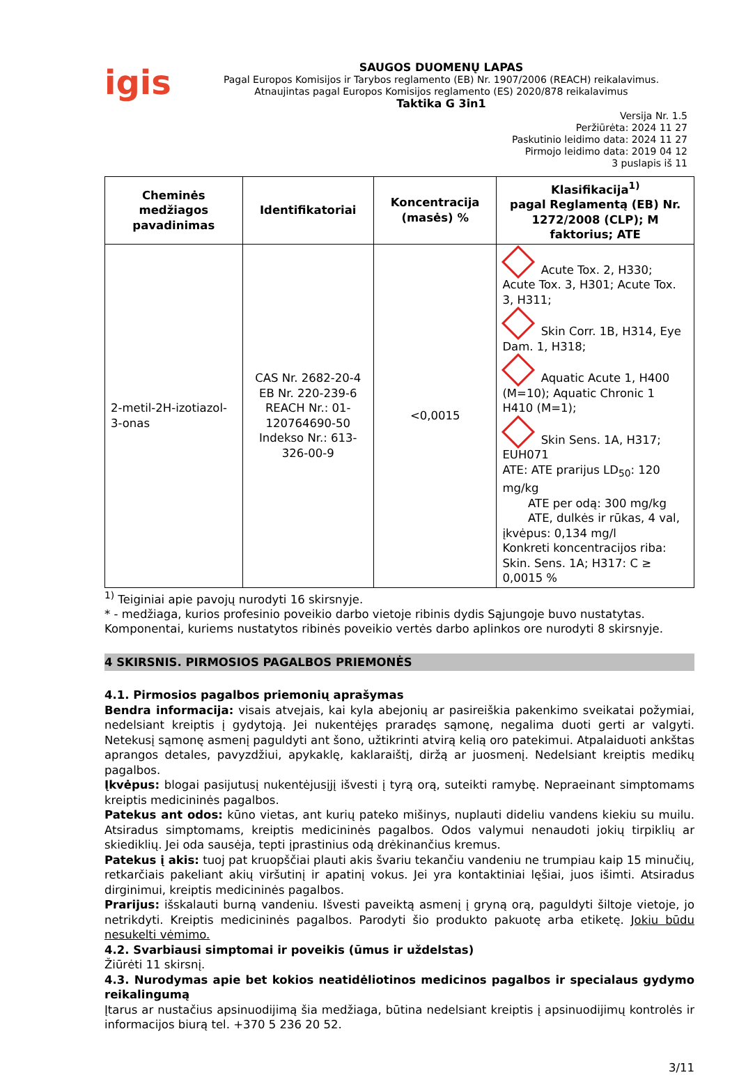igis
SAUGOS DUOMENŲ LAPAS
Pagal Europos Komisijos ir Tarybos reglamento (EB) Nr. 1907/2006 (REACH) reikalavimus.
Atnaujintas pagal Europos Komisijos reglamento (ES) 2020/878 reikalavimus
Taktika G 3in1
Versija Nr. 1.5
Peržiūrėta: 2024 11 27
Paskutinio leidimo data: 2024 11 27
Pirmojo leidimo data: 2019 04 12
3 puslapis iš 11
| Cheminės medžiagos pavadinimas | Identifikatoriai | Koncentracija (masės) % | Klasifikacija<sup>1)</sup> pagal Reglamentą (EB) Nr. 1272/2008 (CLP); M faktorius; ATE |
| --- | --- | --- | --- |
| 2-metil-2H-izotiazol-3-onas | CAS Nr. 2682-20-4 EB Nr. 220-239-6 REACH Nr.: 01-120764690-50 Indekso Nr.: 613-326-00-9 | <0,0015 | Acute Tox. 2, H330; Acute Tox. 3, H301; Acute Tox. 3, H311; Skin Corr. 1B, H314, Eye Dam. 1, H318; Aquatic Acute 1, H400 (M=10); Aquatic Chronic 1 H410 (M=1); Skin Sens. 1A, H317; EUH071 ATE: ATE prarijus LD<sub>50</sub>: 120 mg/kg ATE per odą: 300 mg/kg ATE, dulkės ir rūkas, 4 val, įkvėpus: 0,134 mg/l Konkreti koncentracijos riba: Skin. Sens. 1A; H317: C ≥ 0,0015 % |
<sup>1)</sup> Teiginiai apie pavojų nurodyti 16 skirsnyje.
* - medžiaga, kurios profesinio poveikio darbo vietoje ribinis dydis Sąjungoje buvo nustatytas.
Komponentai, kuriems nustatytos ribinės poveikio vertės darbo aplinkos ore nurodyti 8 skirsnyje.
4 SKIRSNIS. PIRMOSIOS PAGALBOS PRIEMONĖS
4.1. Pirmosios pagalbos priemonių aprašymas
Bendra informacija: visais atvejais, kai kyla abejonių ar pasireiškia pakenkimo sveikatai požymiai, nedelsiant kreiptis į gydytoją. Jei nukentėjęs praradęs sąmonę, negalima duoti gerti ar valgyti. Netekusį sąmonę asmenį paguldyti ant šono, užtikrinti atvirą kelią oro patekimui. Atpalaiduoti ankštas aprangos detales, pavyzdžiui, apykaklę, kaklaraištį, diržą ar juosmenį. Nedelsiant kreiptis medikų pagalbos.
Įkvėpus: blogai pasijutusį nukentėjusįjį išvesti į tyrą orą, suteikti ramybę. Nepraeinant simptomams kreiptis medicininės pagalbos.
Patekus ant odos: kūno vietas, ant kurių pateko mišinys, nuplauti dideliu vandens kiekiu su muilu. Atsiradus simptomams, kreiptis medicininės pagalbos. Odos valymui nenaudoti jokių tirpiklių ar skiediklių. Jei oda sausėja, tepti įprastinius odą drėkinančius kremus.
Patekus į akis: tuoj pat kruopščiai plauti akis švariu tekančiu vandeniu ne trumpiau kaip 15 minučių, retkarčiais pakeliant akių viršutinį ir apatinį vokus. Jei yra kontaktiniai lęšiai, juos išimti. Atsiradus dirginimui, kreiptis medicininės pagalbos.
Prarijus: išskalauti burną vandeniu. Išvesti paveiktą asmenį į gryną orą, paguldyti šiltoje vietoje, jo netrikdyti. Kreiptis medicininės pagalbos. Parodyti šio produkto pakuotę arba etiketę. Jokiu būdu nesukelti vėmimo.
4.2. Svarbiausi simptomai ir poveikis (ūmus ir uždelstas)
Žiūrėti 11 skirsnį.
4.3. Nurodymas apie bet kokios neatidėliotinos medicinos pagalbos ir specialaus gydymo reikalingumą
Įtarus ar nustačius apsinuodijimą šia medžiaga, būtina nedelsiant kreiptis į apsinuodijimų kontrolės ir informacijos biurą tel. +370 5 236 20 52.
3/11